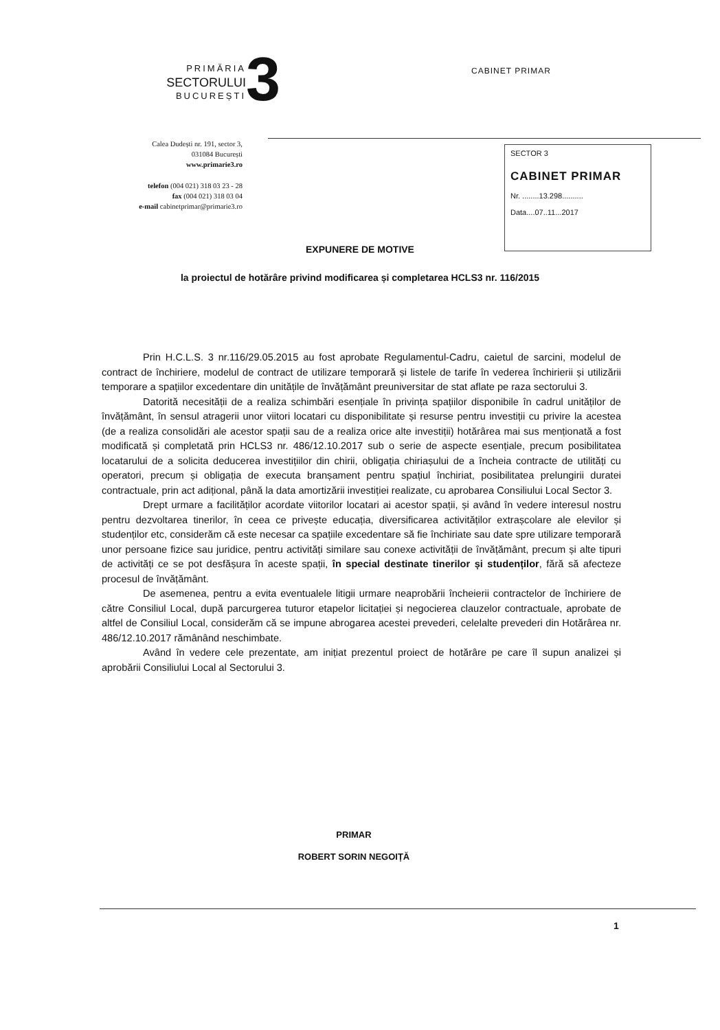PRIMĂRIA
SECTORULUI
BUCUREȘTI
3 CABINET PRIMAR
Calea Dudești nr. 191, sector 3,
031084 București
www.primarie3.ro
telefon (004 021) 318 03 23 - 28
fax (004 021) 318 03 04
e-mail cabinetprimar@primarie3.ro
SECTOR 3
CABINET PRIMAR
Nr. ........13.298..........
Data....07..11...2017
EXPUNERE DE MOTIVE
la proiectul de hotărâre privind modificarea și completarea HCLS3 nr. 116/2015
Prin H.C.L.S. 3 nr.116/29.05.2015 au fost aprobate Regulamentul-Cadru, caietul de sarcini, modelul de contract de închiriere, modelul de contract de utilizare temporară și listele de tarife în vederea închirierii și utilizării temporare a spațiilor excedentare din unitățile de învățământ preuniversitar de stat aflate pe raza sectorului 3.
Datorită necesității de a realiza schimbări esențiale în privința spațiilor disponibile în cadrul unităților de învățământ, în sensul atragerii unor viitori locatari cu disponibilitate și resurse pentru investiții cu privire la acestea (de a realiza consolidări ale acestor spații sau de a realiza orice alte investiții) hotărârea mai sus menționată a fost modificată și completată prin HCLS3 nr. 486/12.10.2017 sub o serie de aspecte esențiale, precum posibilitatea locatarului de a solicita deducerea investițiilor din chirii, obligația chiriașului de a încheia contracte de utilități cu operatori, precum și obligația de executa branșament pentru spațiul închiriat, posibilitatea prelungirii duratei contractuale, prin act adițional, până la data amortizării investiției realizate, cu aprobarea Consiliului Local Sector 3.
Drept urmare a facilităților acordate viitorilor locatari ai acestor spații, și având în vedere interesul nostru pentru dezvoltarea tinerilor, în ceea ce privește educația, diversificarea activităților extrașcolare ale elevilor și studenților etc, considerăm că este necesar ca spațiile excedentare să fie închiriate sau date spre utilizare temporară unor persoane fizice sau juridice, pentru activități similare sau conexe activității de învățământ, precum și alte tipuri de activități ce se pot desfășura în aceste spații, în special destinate tinerilor și studenților, fără să afecteze procesul de învățământ.
De asemenea, pentru a evita eventualele litigii urmare neaprobării încheierii contractelor de închiriere de către Consiliul Local, după parcurgerea tuturor etapelor licitației și negocierea clauzelor contractuale, aprobate de altfel de Consiliul Local, considerăm că se impune abrogarea acestei prevederi, celelalte prevederi din Hotărârea nr. 486/12.10.2017 rămânând neschimbate.
Având în vedere cele prezentate, am inițiat prezentul proiect de hotărâre pe care îl supun analizei și aprobării Consiliului Local al Sectorului 3.
PRIMAR
ROBERT SORIN NEGOIȚĂ
1